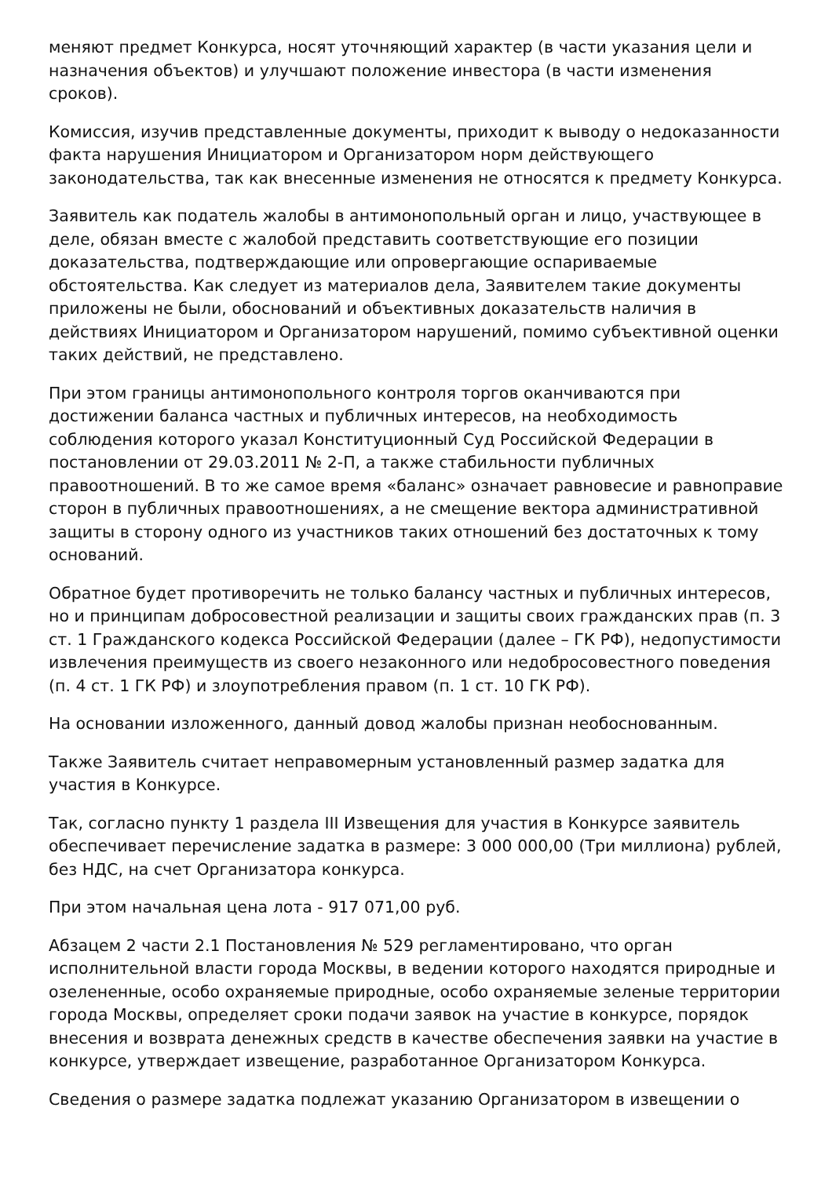меняют предмет Конкурса, носят уточняющий характер (в части указания цели и назначения объектов) и улучшают положение инвестора (в части изменения сроков).
Комиссия, изучив представленные документы, приходит к выводу о недоказанности факта нарушения Инициатором и Организатором норм действующего законодательства, так как внесенные изменения не относятся к предмету Конкурса.
Заявитель как податель жалобы в антимонопольный орган и лицо, участвующее в деле, обязан вместе с жалобой представить соответствующие его позиции доказательства, подтверждающие или опровергающие оспариваемые обстоятельства. Как следует из материалов дела, Заявителем такие документы приложены не были, обоснований и объективных доказательств наличия в действиях Инициатором и Организатором нарушений, помимо субъективной оценки таких действий, не представлено.
При этом границы антимонопольного контроля торгов оканчиваются при достижении баланса частных и публичных интересов, на необходимость соблюдения которого указал Конституционный Суд Российской Федерации в постановлении от 29.03.2011 № 2-П, а также стабильности публичных правоотношений. В то же самое время «баланс» означает равновесие и равноправие сторон в публичных правоотношениях, а не смещение вектора административной защиты в сторону одного из участников таких отношений без достаточных к тому оснований.
Обратное будет противоречить не только балансу частных и публичных интересов, но и принципам добросовестной реализации и защиты своих гражданских прав (п. 3 ст. 1 Гражданского кодекса Российской Федерации (далее – ГК РФ), недопустимости извлечения преимуществ из своего незаконного или недобросовестного поведения (п. 4 ст. 1 ГК РФ) и злоупотребления правом (п. 1 ст. 10 ГК РФ).
На основании изложенного, данный довод жалобы признан необоснованным.
Также Заявитель считает неправомерным установленный размер задатка для участия в Конкурсе.
Так, согласно пункту 1 раздела III Извещения для участия в Конкурсе заявитель обеспечивает перечисление задатка в размере: 3 000 000,00 (Три миллиона) рублей, без НДС, на счет Организатора конкурса.
При этом начальная цена лота - 917 071,00 руб.
Абзацем 2 части 2.1 Постановления № 529 регламентировано, что орган исполнительной власти города Москвы, в ведении которого находятся природные и озелененные, особо охраняемые природные, особо охраняемые зеленые территории города Москвы, определяет сроки подачи заявок на участие в конкурсе, порядок внесения и возврата денежных средств в качестве обеспечения заявки на участие в конкурсе, утверждает извещение, разработанное Организатором Конкурса.
Сведения о размере задатка подлежат указанию Организатором в извещении о